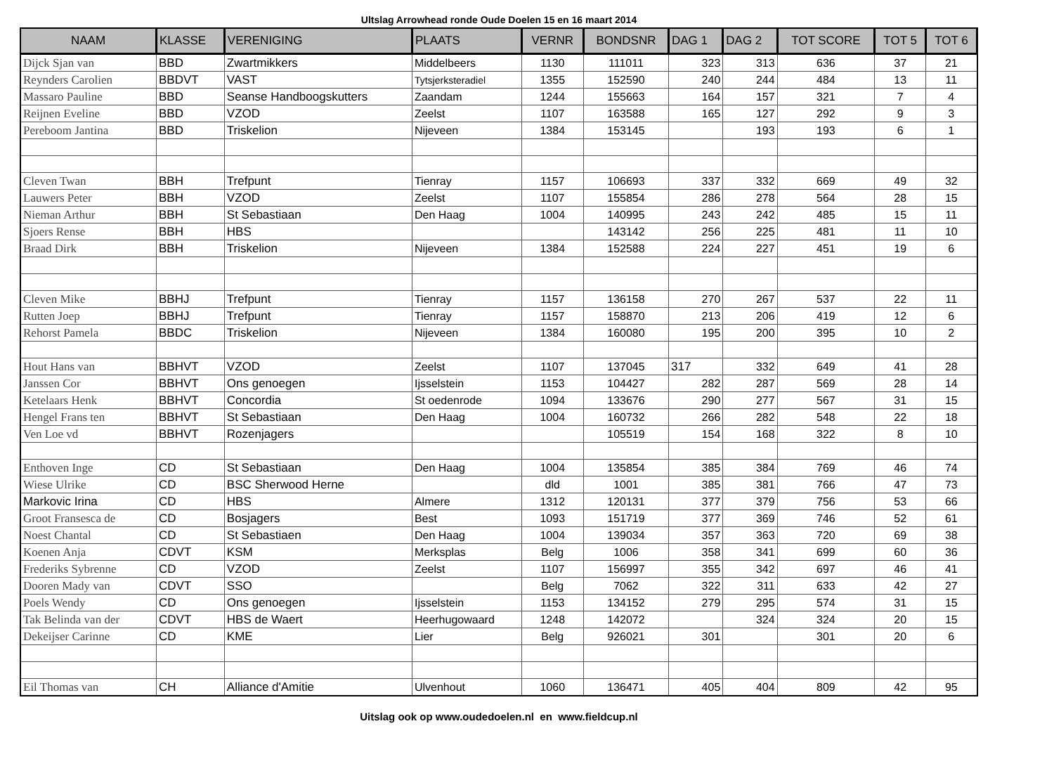Ultslag Arrowhead ronde Oude Doelen 15 en 16 maart 2014
| NAAM | KLASSE | VERENIGING | PLAATS | VERNR | BONDSNR | DAG 1 | DAG 2 | TOT SCORE | TOT 5 | TOT 6 |
| --- | --- | --- | --- | --- | --- | --- | --- | --- | --- | --- |
| Dijck Sjan van | BBD | Zwartmikkers | Middelbeers | 1130 | 111011 | 323 | 313 | 636 | 37 | 21 |
| Reynders Carolien | BBDVT | VAST | Tytsjerksteradiel | 1355 | 152590 | 240 | 244 | 484 | 13 | 11 |
| Massaro Pauline | BBD | Seanse Handboogskutters | Zaandam | 1244 | 155663 | 164 | 157 | 321 | 7 | 4 |
| Reijnen Eveline | BBD | VZOD | Zeelst | 1107 | 163588 | 165 | 127 | 292 | 9 | 3 |
| Pereboom Jantina | BBD | Triskelion | Nijeveen | 1384 | 153145 | | 193 | 193 | 6 | 1 |
| Cleven Twan | BBH | Trefpunt | Tienray | 1157 | 106693 | 337 | 332 | 669 | 49 | 32 |
| Lauwers Peter | BBH | VZOD | Zeelst | 1107 | 155854 | 286 | 278 | 564 | 28 | 15 |
| Nieman Arthur | BBH | St Sebastiaan | Den Haag | 1004 | 140995 | 243 | 242 | 485 | 15 | 11 |
| Sjoers Rense | BBH | HBS | | | 143142 | 256 | 225 | 481 | 11 | 10 |
| Braad Dirk | BBH | Triskelion | Nijeveen | 1384 | 152588 | 224 | 227 | 451 | 19 | 6 |
| Cleven Mike | BBHJ | Trefpunt | Tienray | 1157 | 136158 | 270 | 267 | 537 | 22 | 11 |
| Rutten Joep | BBHJ | Trefpunt | Tienray | 1157 | 158870 | 213 | 206 | 419 | 12 | 6 |
| Rehorst Pamela | BBDC | Triskelion | Nijeveen | 1384 | 160080 | 195 | 200 | 395 | 10 | 2 |
| Hout Hans van | BBHVT | VZOD | Zeelst | 1107 | 137045 | 317 | 332 | 649 | 41 | 28 |
| Janssen Cor | BBHVT | Ons genoegen | Ijsselstein | 1153 | 104427 | 282 | 287 | 569 | 28 | 14 |
| Ketelaars Henk | BBHVT | Concordia | St oedenrode | 1094 | 133676 | 290 | 277 | 567 | 31 | 15 |
| Hengel Frans ten | BBHVT | St Sebastiaan | Den Haag | 1004 | 160732 | 266 | 282 | 548 | 22 | 18 |
| Ven Loe vd | BBHVT | Rozenjagers | | | 105519 | 154 | 168 | 322 | 8 | 10 |
| Enthoven Inge | CD | St Sebastiaan | Den Haag | 1004 | 135854 | 385 | 384 | 769 | 46 | 74 |
| Wiese Ulrike | CD | BSC Sherwood Herne | | dld | 1001 | 385 | 381 | 766 | 47 | 73 |
| Markovic Irina | CD | HBS | Almere | 1312 | 120131 | 377 | 379 | 756 | 53 | 66 |
| Groot Fransesca de | CD | Bosjagers | Best | 1093 | 151719 | 377 | 369 | 746 | 52 | 61 |
| Noest Chantal | CD | St Sebastiaen | Den Haag | 1004 | 139034 | 357 | 363 | 720 | 69 | 38 |
| Koenen Anja | CDVT | KSM | Merksplas | Belg | 1006 | 358 | 341 | 699 | 60 | 36 |
| Frederiks Sybrenne | CD | VZOD | Zeelst | 1107 | 156997 | 355 | 342 | 697 | 46 | 41 |
| Dooren Mady van | CDVT | SSO | | Belg | 7062 | 322 | 311 | 633 | 42 | 27 |
| Poels Wendy | CD | Ons genoegen | Ijsselstein | 1153 | 134152 | 279 | 295 | 574 | 31 | 15 |
| Tak Belinda van der | CDVT | HBS de Waert | Heerhugowaard | 1248 | 142072 | | 324 | 324 | 20 | 15 |
| Dekeijser Carinne | CD | KME | Lier | Belg | 926021 | 301 | | 301 | 20 | 6 |
| Eil Thomas van | CH | Alliance d'Amitie | Ulvenhout | 1060 | 136471 | 405 | 404 | 809 | 42 | 95 |
Uitslag ook op www.oudedoelen.nl en www.fieldcup.nl